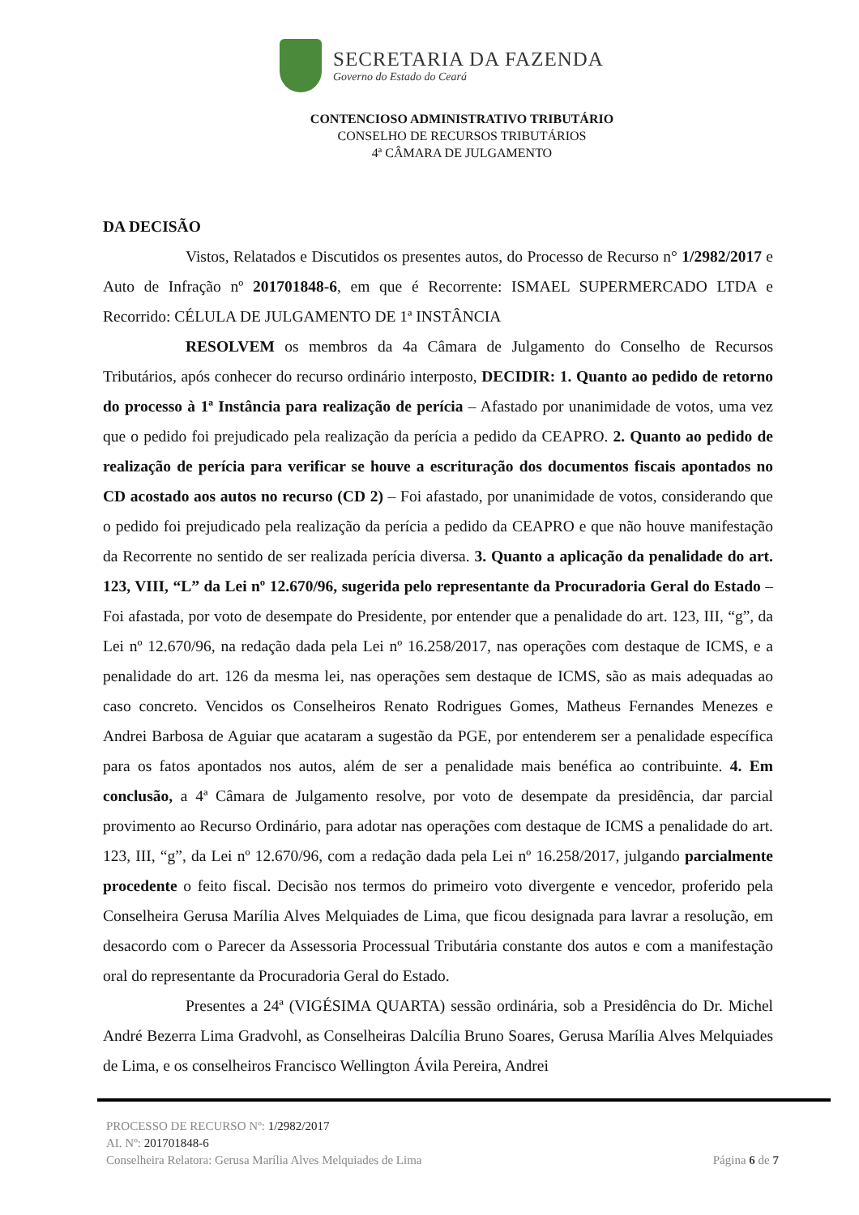SECRETARIA DA FAZENDA
Governo do Estado do Ceará
CONTENCIOSO ADMINISTRATIVO TRIBUTÁRIO
CONSELHO DE RECURSOS TRIBUTÁRIOS
4ª CÂMARA DE JULGAMENTO
DA DECISÃO
Vistos, Relatados e Discutidos os presentes autos, do Processo de Recurso n° 1/2982/2017 e Auto de Infração nº 201701848-6, em que é Recorrente: ISMAEL SUPERMERCADO LTDA e Recorrido: CÉLULA DE JULGAMENTO DE 1ª INSTÂNCIA
RESOLVEM os membros da 4a Câmara de Julgamento do Conselho de Recursos Tributários, após conhecer do recurso ordinário interposto, DECIDIR: 1. Quanto ao pedido de retorno do processo à 1ª Instância para realização de perícia – Afastado por unanimidade de votos, uma vez que o pedido foi prejudicado pela realização da perícia a pedido da CEAPRO. 2. Quanto ao pedido de realização de perícia para verificar se houve a escrituração dos documentos fiscais apontados no CD acostado aos autos no recurso (CD 2) – Foi afastado, por unanimidade de votos, considerando que o pedido foi prejudicado pela realização da perícia a pedido da CEAPRO e que não houve manifestação da Recorrente no sentido de ser realizada perícia diversa. 3. Quanto a aplicação da penalidade do art. 123, VIII, “L” da Lei nº 12.670/96, sugerida pelo representante da Procuradoria Geral do Estado – Foi afastada, por voto de desempate do Presidente, por entender que a penalidade do art. 123, III, “g”, da Lei nº 12.670/96, na redação dada pela Lei nº 16.258/2017, nas operações com destaque de ICMS, e a penalidade do art. 126 da mesma lei, nas operações sem destaque de ICMS, são as mais adequadas ao caso concreto. Vencidos os Conselheiros Renato Rodrigues Gomes, Matheus Fernandes Menezes e Andrei Barbosa de Aguiar que acataram a sugestão da PGE, por entenderem ser a penalidade específica para os fatos apontados nos autos, além de ser a penalidade mais benéfica ao contribuinte. 4. Em conclusão, a 4ª Câmara de Julgamento resolve, por voto de desempate da presidência, dar parcial provimento ao Recurso Ordinário, para adotar nas operações com destaque de ICMS a penalidade do art. 123, III, “g”, da Lei nº 12.670/96, com a redação dada pela Lei nº 16.258/2017, julgando parcialmente procedente o feito fiscal. Decisão nos termos do primeiro voto divergente e vencedor, proferido pela Conselheira Gerusa Marília Alves Melquiades de Lima, que ficou designada para lavrar a resolução, em desacordo com o Parecer da Assessoria Processual Tributária constante dos autos e com a manifestação oral do representante da Procuradoria Geral do Estado.
Presentes a 24ª (VIGÉSIMA QUARTA) sessão ordinária, sob a Presidência do Dr. Michel André Bezerra Lima Gradvohl, as Conselheiras Dalcília Bruno Soares, Gerusa Marília Alves Melquiades de Lima, e os conselheiros Francisco Wellington Ávila Pereira, Andrei
PROCESSO DE RECURSO Nº: 1/2982/2017
AI. Nº: 201701848-6
Conselheira Relatora: Gerusa Marília Alves Melquiades de Lima
Página 6 de 7